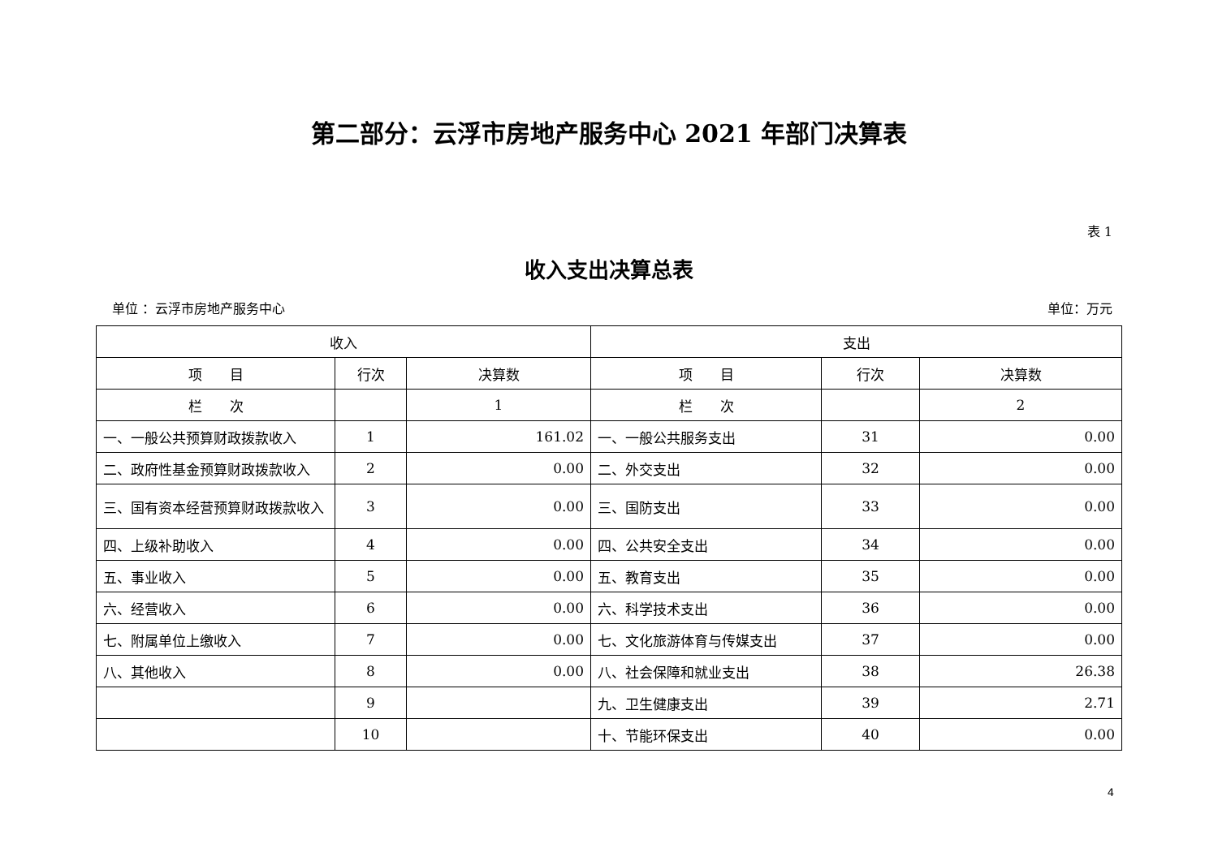第二部分：云浮市房地产服务中心 2021 年部门决算表
表 1
收入支出决算总表
单位 ：云浮市房地产服务中心 单位：万元
| 收入 | | | 支出 | | |
| --- | --- | --- | --- | --- | --- |
| 项 目 | 行次 | 决算数 | 项 目 | 行次 | 决算数 |
| 栏 次 | | 1 | 栏 次 | | 2 |
| 一、一般公共预算财政拨款收入 | 1 | 161.02 | 一、一般公共服务支出 | 31 | 0.00 |
| 二、政府性基金预算财政拨款收入 | 2 | 0.00 | 二、外交支出 | 32 | 0.00 |
| 三、国有资本经营预算财政拨款收入 | 3 | 0.00 | 三、国防支出 | 33 | 0.00 |
| 四、上级补助收入 | 4 | 0.00 | 四、公共安全支出 | 34 | 0.00 |
| 五、事业收入 | 5 | 0.00 | 五、教育支出 | 35 | 0.00 |
| 六、经营收入 | 6 | 0.00 | 六、科学技术支出 | 36 | 0.00 |
| 七、附属单位上缴收入 | 7 | 0.00 | 七、文化旅游体育与传媒支出 | 37 | 0.00 |
| 八、其他收入 | 8 | 0.00 | 八、社会保障和就业支出 | 38 | 26.38 |
| | 9 | | 九、卫生健康支出 | 39 | 2.71 |
| | 10 | | 十、节能环保支出 | 40 | 0.00 |
4